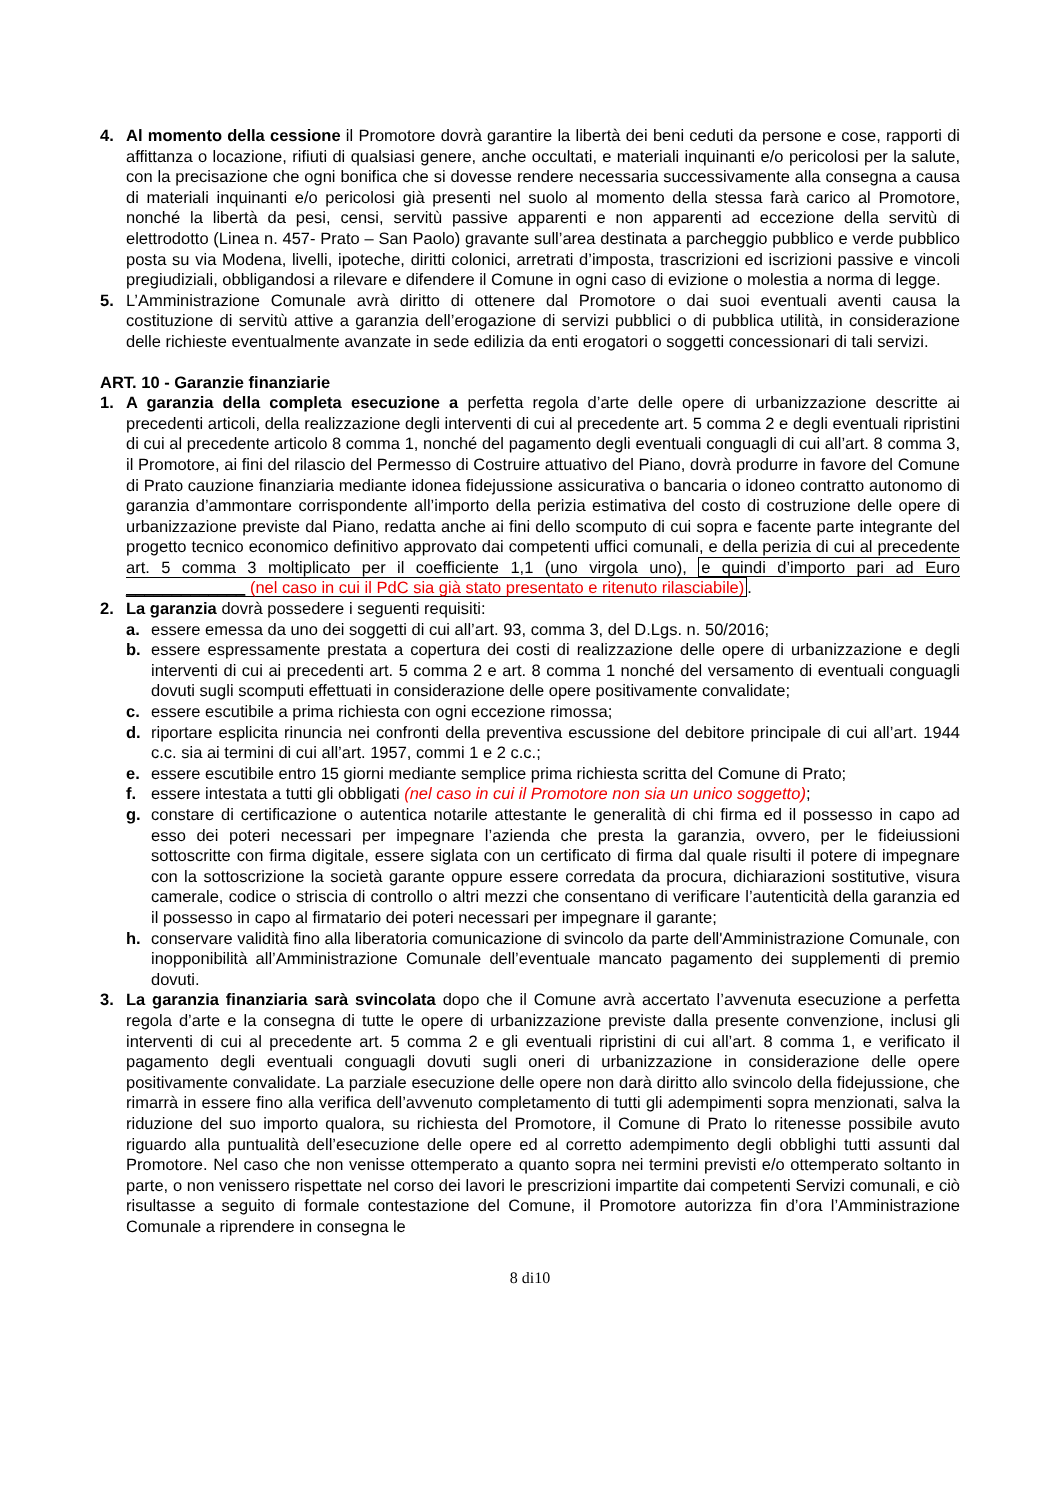4. Al momento della cessione il Promotore dovrà garantire la libertà dei beni ceduti da persone e cose, rapporti di affittanza o locazione, rifiuti di qualsiasi genere, anche occultati, e materiali inquinanti e/o pericolosi per la salute, con la precisazione che ogni bonifica che si dovesse rendere necessaria successivamente alla consegna a causa di materiali inquinanti e/o pericolosi già presenti nel suolo al momento della stessa farà carico al Promotore, nonché la libertà da pesi, censi, servitù passive apparenti e non apparenti ad eccezione della servitù di elettrodotto (Linea n. 457- Prato – San Paolo) gravante sull’area destinata a parcheggio pubblico e verde pubblico posta su via Modena, livelli, ipoteche, diritti colonici, arretrati d’imposta, trascrizioni ed iscrizioni passive e vincoli pregiudiziali, obbligandosi a rilevare e difendere il Comune in ogni caso di evizione o molestia a norma di legge.
5. L’Amministrazione Comunale avrà diritto di ottenere dal Promotore o dai suoi eventuali aventi causa la costituzione di servitù attive a garanzia dell’erogazione di servizi pubblici o di pubblica utilità, in considerazione delle richieste eventualmente avanzate in sede edilizia da enti erogatori o soggetti concessionari di tali servizi.
ART. 10 - Garanzie finanziarie
1. A garanzia della completa esecuzione a perfetta regola d’arte delle opere di urbanizzazione descritte ai precedenti articoli, della realizzazione degli interventi di cui al precedente art. 5 comma 2 e degli eventuali ripristini di cui al precedente articolo 8 comma 1, nonché del pagamento degli eventuali conguagli di cui all’art. 8 comma 3, il Promotore, ai fini del rilascio del Permesso di Costruire attuativo del Piano, dovrà produrre in favore del Comune di Prato cauzione finanziaria mediante idonea fidejussione assicurativa o bancaria o idoneo contratto autonomo di garanzia d’ammontare corrispondente all’importo della perizia estimativa del costo di costruzione delle opere di urbanizzazione previste dal Piano, redatta anche ai fini dello scomputo di cui sopra e facente parte integrante del progetto tecnico economico definitivo approvato dai competenti uffici comunali, e della perizia di cui al precedente art. 5 comma 3 moltiplicato per il coefficiente 1,1 (uno virgola uno), e quindi d’importo pari ad Euro _____________ (nel caso in cui il PdC sia già stato presentato e ritenuto rilasciabile).
2. La garanzia dovrà possedere i seguenti requisiti:
a. essere emessa da uno dei soggetti di cui all’art. 93, comma 3, del D.Lgs. n. 50/2016;
b. essere espressamente prestata a copertura dei costi di realizzazione delle opere di urbanizzazione e degli interventi di cui ai precedenti art. 5 comma 2 e art. 8 comma 1 nonché del versamento di eventuali conguagli dovuti sugli scomputi effettuati in considerazione delle opere positivamente convalidate;
c. essere escutibile a prima richiesta con ogni eccezione rimossa;
d. riportare esplicita rinuncia nei confronti della preventiva escussione del debitore principale di cui all’art. 1944 c.c. sia ai termini di cui all’art. 1957, commi 1 e 2 c.c.;
e. essere escutibile entro 15 giorni mediante semplice prima richiesta scritta del Comune di Prato;
f. essere intestata a tutti gli obbligati (nel caso in cui il Promotore non sia un unico soggetto);
g. constare di certificazione o autentica notarile attestante le generalità di chi firma ed il possesso in capo ad esso dei poteri necessari per impegnare l’azienda che presta la garanzia, ovvero, per le fideiussioni sottoscritte con firma digitale, essere siglata con un certificato di firma dal quale risulti il potere di impegnare con la sottoscrizione la società garante oppure essere corredata da procura, dichiarazioni sostitutive, visura camerale, codice o striscia di controllo o altri mezzi che consentano di verificare l’autenticità della garanzia ed il possesso in capo al firmatario dei poteri necessari per impegnare il garante;
h. conservare validità fino alla liberatoria comunicazione di svincolo da parte dell'Amministrazione Comunale, con inopponibilità all’Amministrazione Comunale dell’eventuale mancato pagamento dei supplementi di premio dovuti.
3. La garanzia finanziaria sarà svincolata dopo che il Comune avrà accertato l’avvenuta esecuzione a perfetta regola d’arte e la consegna di tutte le opere di urbanizzazione previste dalla presente convenzione, inclusi gli interventi di cui al precedente art. 5 comma 2 e gli eventuali ripristini di cui all’art. 8 comma 1, e verificato il pagamento degli eventuali conguagli dovuti sugli oneri di urbanizzazione in considerazione delle opere positivamente convalidate. La parziale esecuzione delle opere non darà diritto allo svincolo della fidejussione, che rimarrà in essere fino alla verifica dell’avvenuto completamento di tutti gli adempimenti sopra menzionati, salva la riduzione del suo importo qualora, su richiesta del Promotore, il Comune di Prato lo ritenesse possibile avuto riguardo alla puntualità dell’esecuzione delle opere ed al corretto adempimento degli obblighi tutti assunti dal Promotore. Nel caso che non venisse ottemperato a quanto sopra nei termini previsti e/o ottemperato soltanto in parte, o non venissero rispettate nel corso dei lavori le prescrizioni impartite dai competenti Servizi comunali, e ciò risultasse a seguito di formale contestazione del Comune, il Promotore autorizza fin d’ora l’Amministrazione Comunale a riprendere in consegna le
8 di10